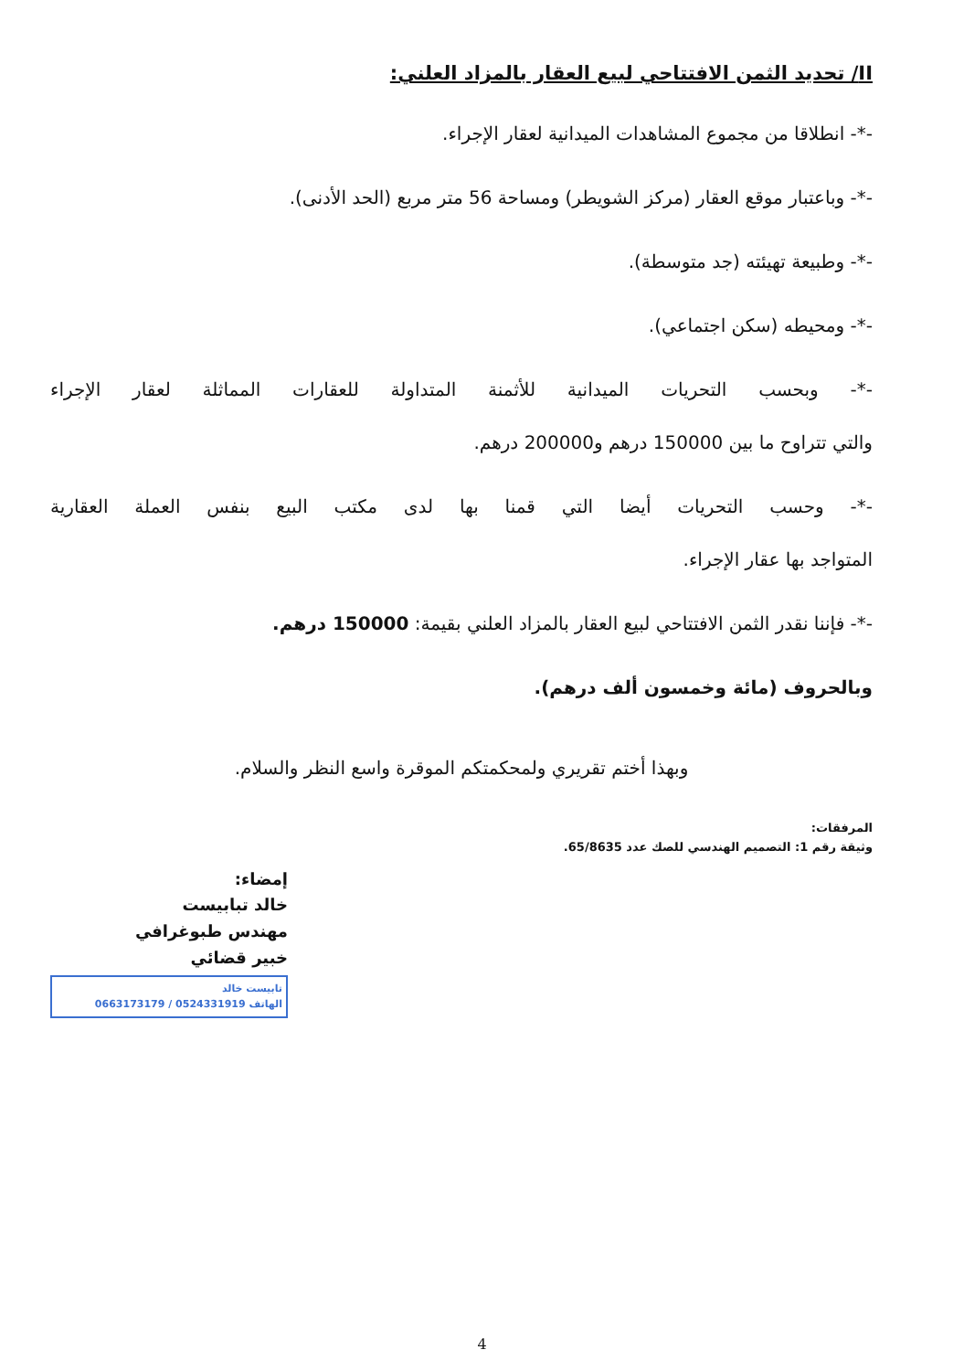II/ تحديد الثمن الافتتاحي لبيع العقار بالمزاد العلني:
-*- انطلاقا من مجموع المشاهدات الميدانية لعقار الإجراء.
-*- وباعتبار موقع العقار (مركز الشويطر) ومساحة 56 متر مربع (الحد الأدنى).
-*- وطبيعة تهيئته (جد متوسطة).
-*- ومحيطه (سكن اجتماعي).
-*- وبحسب التحريات الميدانية للأثمنة المتداولة للعقارات المماثلة لعقار الإجراء
والتي تتراوح ما بين 150000 درهم و200000 درهم.
-*- وحسب التحريات أيضا التي قمنا بها لدى مكتب البيع بنفس العملة العقارية
المتواجد بها عقار الإجراء.
-*- فإننا نقدر الثمن الافتتاحي لبيع العقار بالمزاد العلني بقيمة: 150000 درهم.
وبالحروف (مائة وخمسون ألف درهم).
وبهذا أختم تقريري ولمحكمتكم الموقرة واسع النظر والسلام.
المرفقات:
وثيقة رقم 1: التصميم الهندسي للصك عدد 65/8635.
إمضاء:
خالد تبابيست
مهندس طبوغرافي
خبير قضائي
تابيست خالد
الهاتف 0524331919 / 0663173179
4